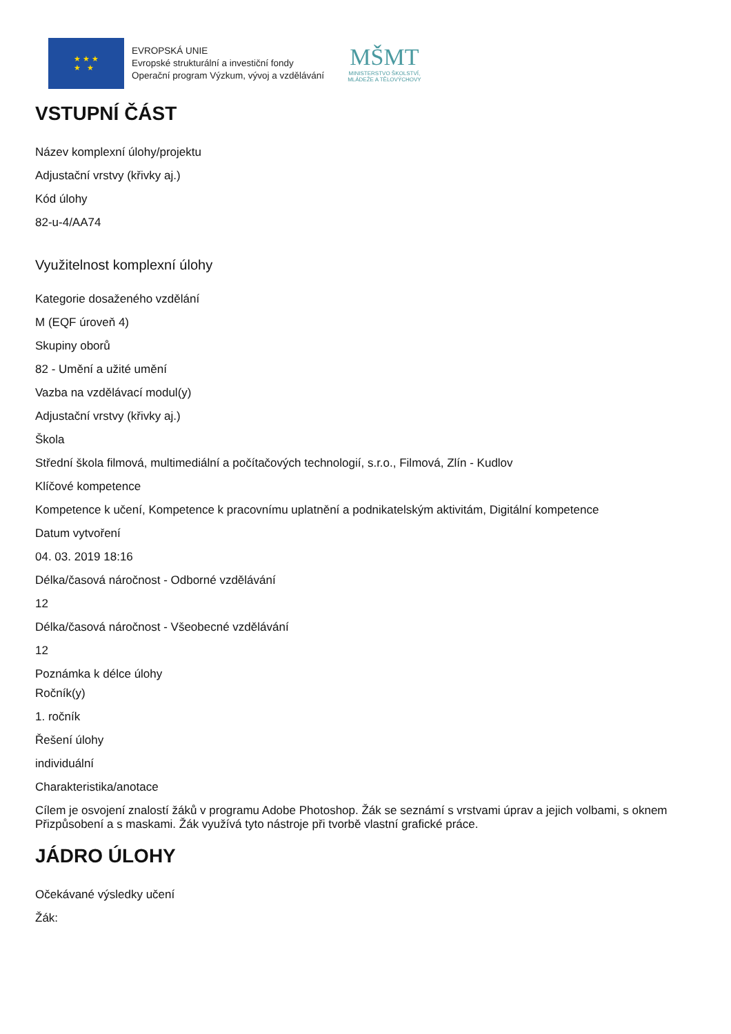★ ★ ★
★ ★
EVROPSKÁ UNIE
Evropské strukturální a investiční fondy
Operační program Výzkum, vývoj a vzdělávání
MŠMT
MINISTERSTVO ŠKOLSTVÍ,
MLÁDEŽE A TĚLOVÝCHOVY
VSTUPNÍ ČÁST
Název komplexní úlohy/projektu
Adjustační vrstvy (křivky aj.)
Kód úlohy
82-u-4/AA74
Využitelnost komplexní úlohy
Kategorie dosaženého vzdělání
M (EQF úroveň 4)
Skupiny oborů
82 - Umění a užité umění
Vazba na vzdělávací modul(y)
Adjustační vrstvy (křivky aj.)
Škola
Střední škola filmová, multimediální a počítačových technologií, s.r.o., Filmová, Zlín - Kudlov
Klíčové kompetence
Kompetence k učení, Kompetence k pracovnímu uplatnění a podnikatelským aktivitám, Digitální kompetence
Datum vytvoření
04. 03. 2019 18:16
Délka/časová náročnost - Odborné vzdělávání
12
Délka/časová náročnost - Všeobecné vzdělávání
12
Poznámka k délce úlohy
Ročník(y)
1. ročník
Řešení úlohy
individuální
Charakteristika/anotace
Cílem je osvojení znalostí žáků v programu Adobe Photoshop. Žák se seznámí s vrstvami úprav a jejich volbami, s oknem Přizpůsobení a s maskami. Žák využívá tyto nástroje při tvorbě vlastní grafické práce.
JÁDRO ÚLOHY
Očekávané výsledky učení
Žák: